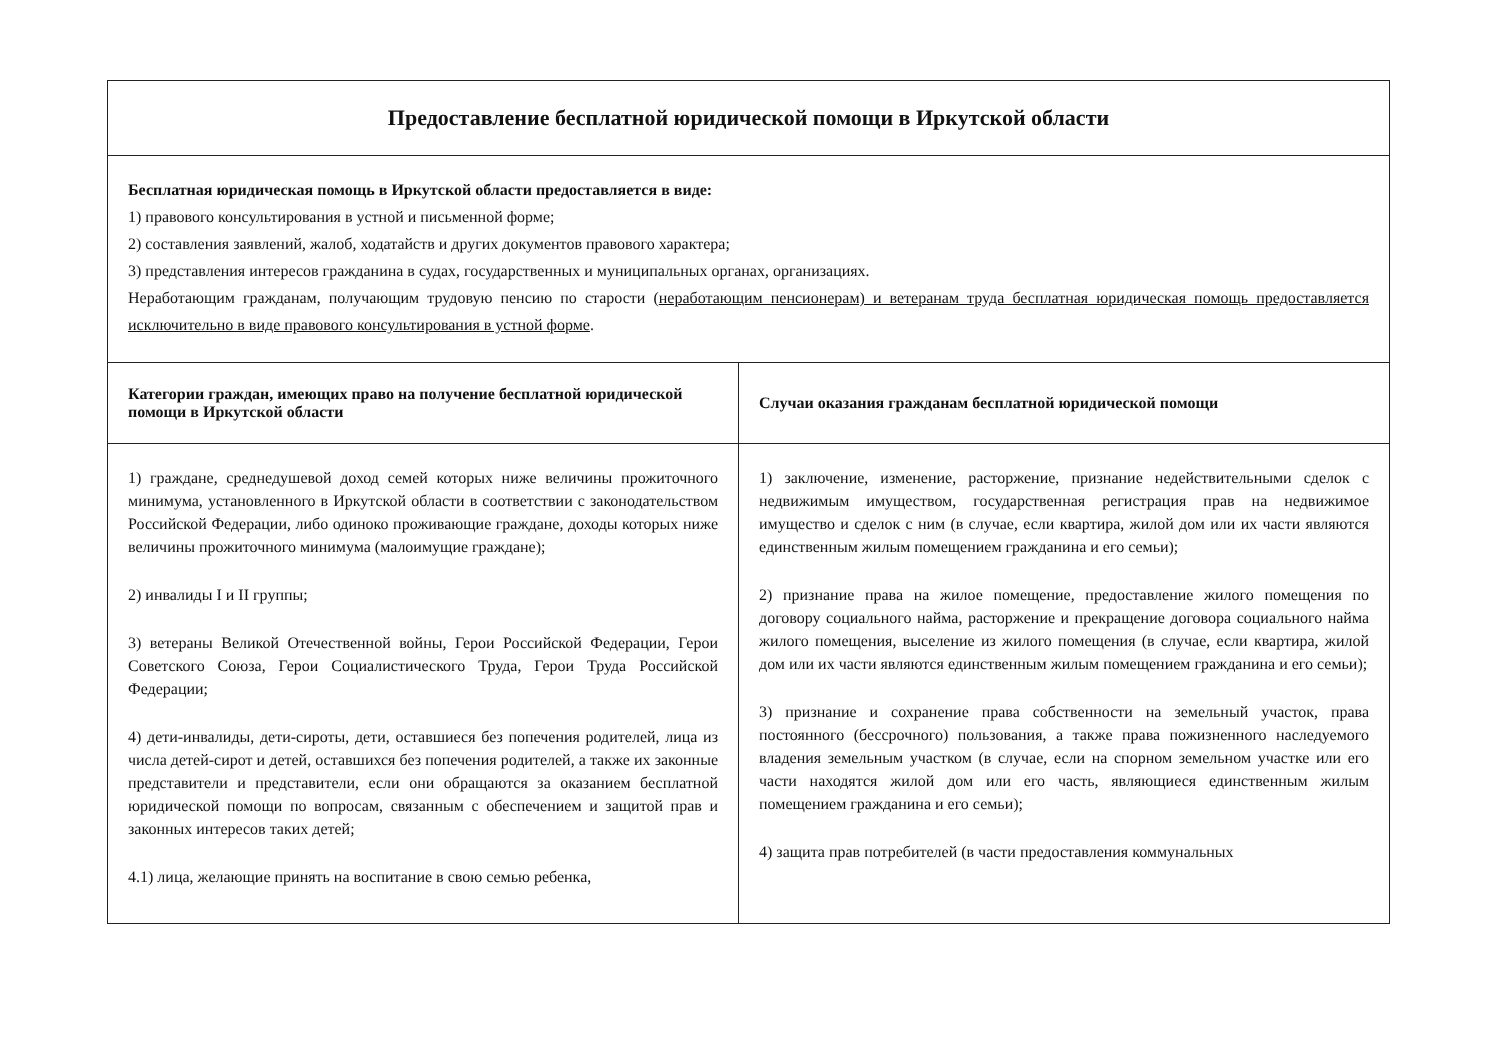| Предоставление бесплатной юридической помощи в Иркутской области | |
| Бесплатная юридическая помощь в Иркутской области предоставляется в виде: 1) правового консультирования в устной и письменной форме; 2) составления заявлений, жалоб, ходатайств и других документов правового характера; 3) представления интересов гражданина в судах, государственных и муниципальных органах, организациях. Неработающим гражданам, получающим трудовую пенсию по старости ( неработающим пенсионерам) и ветеранам труда бесплатная юридическая помощь предоставляется исключительно в виде правового консультирования в устной форме . | |
| Категории граждан, имеющих право на получение бесплатной юридической помощи в Иркутской области | Случаи оказания гражданам бесплатной юридической помощи |
| 1) граждане, среднедушевой доход семей которых ниже величины прожиточного минимума, установленного в Иркутской области в соответствии с законодательством Российской Федерации, либо одиноко проживающие граждане, доходы которых ниже величины прожиточного минимума (малоимущие граждане); 2) инвалиды I и II группы; 3) ветераны Великой Отечественной войны, Герои Российской Федерации, Герои Советского Союза, Герои Социалистического Труда, Герои Труда Российской Федерации; 4) дети-инвалиды, дети-сироты, дети, оставшиеся без попечения родителей, лица из числа детей-сирот и детей, оставшихся без попечения родителей, а также их законные представители и представители, если они обращаются за оказанием бесплатной юридической помощи по вопросам, связанным с обеспечением и защитой прав и законных интересов таких детей; 4.1) лица, желающие принять на воспитание в свою семью ребенка, | 1) заключение, изменение, расторжение, признание недействительными сделок с недвижимым имуществом, государственная регистрация прав на недвижимое имущество и сделок с ним (в случае, если квартира, жилой дом или их части являются единственным жилым помещением гражданина и его семьи); 2) признание права на жилое помещение, предоставление жилого помещения по договору социального найма, расторжение и прекращение договора социального найма жилого помещения, выселение из жилого помещения (в случае, если квартира, жилой дом или их части являются единственным жилым помещением гражданина и его семьи); 3) признание и сохранение права собственности на земельный участок, права постоянного (бессрочного) пользования, а также права пожизненного наследуемого владения земельным участком (в случае, если на спорном земельном участке или его части находятся жилой дом или его часть, являющиеся единственным жилым помещением гражданина и его семьи); 4) защита прав потребителей (в части предоставления коммунальных |